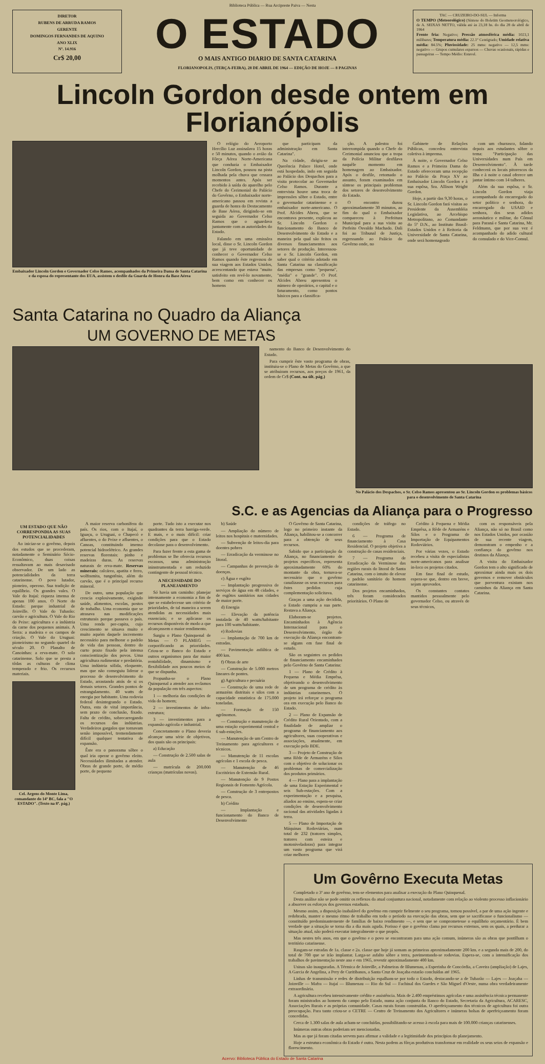Biblioteca Pública — Rua Arcipreste Paiva — Nesta
DIRETOR
RUBENS DE ARRUDA RAMOS
GERENTE
DOMINGOS FERNANDES DE AQUINO
ANO XLIX
Nº. 14.916
Cr$ 20,00
O ESTADO
O MAIS ANTIGO DIARIO DE SANTA CATARINA
FLORIANOPOLIS, (TERÇA-FEIRA), 28 DE ABRIL DE 1964 — EDIÇÃO DE HOJE — 8 PAGINAS
TAC — CRUZEIRO-DO-SUL — Informa
O TEMPO (Meteorológico) (Síntese do Boletim Geometeorológico, de A. SEIXAS NETTO, válida até às 23,18 hs. do dia 28 de abril de 1964
Frente fria: Negativo; Pressão atmosférica média: 1023,1 milibares; Temperatura média: 22.1° Centígrado; Umidade relativa média: 84.5%; Pluviosidade: 25 mms: negativo — 12,5 mms: negativo — Grupos cumulares esparsos — Chuvas ocasionais, rápidas e passageiras — Tempo Médio: Estavel.
Lincoln Gordon desde ontem em Florianópolis
Embaixador Lincoln Gordon e Governador Celso Ramos, acompanhados da Primeira Dama de Santa Catarina e da esposa do representante dos EUA, assistem o desfile da Guarda de Honra da Base Aérea
O relógio do Aeroporto Hercílio Luz assinalava 15 horas e 50 minutos, quando o avião da Fôrça Aérea Norte-Americana que conduzia o Embaixador Lincoln Gordon, pousou na pista molhada pela chuva que cessara momentos antes. Após ser recebido à saída do aparelho pelo Chefe do Cerimonial do Palácio do Govêrno, o Embaixador norte-americano passou em revista a guarda de honra do Destacamento de Base Aérea, dirigindo-se em seguida ao Governador Celso Ramos que o aguardava juntamente com as autoridades do Estado.
Falando em uma emissôra local, disse o Sr. Lincoln Gordon que já teve oportunidade de conhecer o Governador Celso Ramos quando êste regressou de sua viagem aos Estados Unidos, acrescentando que estava "muito satisfeito em revê-lo novamente, bem como em conhecer os homens
que participam da administração em Santa Catarina".
Na cidade, dirigiu-se ao Querência Palace Hotel, onde está hospedado, indo em seguida ao Palácio dos Despachos para a visita protocolar ao Governador Celso Ramos. Durante a entrevista houve uma troca de impressões sôbre o Estado, entre o governador catarinense e o embaixador norte-americano. O Prof. Alcides Abreu, que se encontrava presente, explicou ao Sr. Lincoln Gordon o funcionamento do Banco de Desenvolvimento do Estado e a maneira pela qual são feitos os diversos financiamentos aos setores de produção. Interessou-se o Sr. Lincoln Gordon, em saber qual o critério adotado em Santa Catarina na classificação das empresas como "pequena", "média" e "grande". O Prof. Alcides Abreu apresentou o número de operários, o capital e o faturamento, como pontos básicos para a classifica-
ção. A palestra foi interrompida quando o Chefe do Cerimonial anunciou que a tropa da Polícia Militar desfilava naquêle momento em homenagem ao Embaixador. Após o desfile, retomado o assunto, foram examinados em síntese os principais problemas dos setores de desenvolvimento do Estado.
O encontro durou aproximadamente 30 minutos, ao fim do qual o Embaixador compareceu à Prefeitura Municipal para a sua visita ao Prefeito Osvaldo Machado. Dali foi ao Tribunal de Justiça, regressando ao Palácio do Govêrno onde, no
Gabinete de Relações Públicas, concedeu entrevista coletiva à imprensa.
À noite, o Governador Celso Ramos e a Primeira Dama do Estado ofereceram uma recepção no Palácio da Praça XV ao Embaixador Lincoln Gordon e à sua espôsa, Sra. Allison Wright Gordon.
Hoje, a partir das 9,30 horas, o Sr. Lincoln Gordon fará visitas ao Presidente da Assembléia Legislativa, ao Arcebispo Metropolitano, ao Comandante do 5º D.N., ao Instituto Brasil-Estados Unidos e à Reitoria da Universidade de Santa Catarina, onde será homenageado
com um churrasco, falando depois aos estudantes sôbre o tema: "Participação das Universidades num País em Desenvolvimento". À tarde conhecerá os locais pitorescos da Ilha e à noite o casal oferece um jantar íntimo com 14 talheres.
Além da sua espôsa, o Sr. Lincoln Gordon viaja acompanhado do encarregado do setor político e senhora, do encarregado do USAID e senhora, dos seus adidos aeronáutico e militar, do Cônsul para Paraná e Santa Catarina, Mr. Feldmann, que por sua vez é acompanhado do adido cultural do consulado e do Vice-Consul.
Santa Catarina no Quadro da Aliança
UM GOVERNO DE METAS
namento do Banco de Desenvolvimento do Estado.
Para cumprir êste vasto programa de obras, instituiu-se o Plano de Metas do Govêrno, a que se atribuiram recursos, aos preços de 1961, da ordem de Cr$ (Cont. na últ. pág.)
No Palácio dos Despachos, o Sr. Celso Ramos apresentou ao Sr. Lincoln Gordon os problemas básicos para o desenvolvimento de Santa Catarina
S.C. e as Agencias da Aliança para o Progresso
UM ESTADO QUE NÃO CORRESPONDIA AS SUAS POTENCIALIDADES
Ao iniciar-se o govêrno, depois dos estudos que se procederam, notadamente o Seminário Sócio-Econômico, duas coisas ressaltavam ao mais desavisado observador. De um lado as potencialidades da terra catarinense. O povo lutador, pioneiro, operoso. Sua tradição de equilíbrio. Os grandes vales. O Vale do Itajaí: riqueza imensa de apenas 100 anos. O Norte do Estado: parque industrial de Joinville. O Vale do Tubarão: carvão e agricultura. O Vale do Rio do Peixe: agricultura e a indústria da carne dos pequenos animais. A Serra: a madeira e os campos de criação. O Vale do Uruguai: pioneirismo no segundo quartel do século 20. O Planalto de Canoinhas: a erva-mate. O solo catarinense. Solo que se presta a tôdas as culturas de clima temperado e frio. Os recursos materiais.
Cel. Argens do Monte Lima, comandante do 14º BC, fala a "O ESTADO". (Texto na 8ª. pág.)
A maior reserva carbonífera do país. Os rios, com o Itajaí, o Iguaçu, o Uruguai, o Chapecó e afluentes, o do Peixe e afluentes, o Canoas, constituindo imenso potencial hidroelétrico. As grandes reservas florestais: pinho e madeiras duras. As reservas naturais de erva-mate. Reservas minerais: calcáreo, apatita e ferro, wolframita, tungstênio, além do carvão, que é o principal recurso mineral.
De outro, uma população que crescia explosivamente, exigindo saúde, alimentos, escolas, postos de trabalho. Uma economia que se atrasava nas modificações estruturais porque passava o país. Uma renda per-capita, cujo crescimento se situava muito e muito aquém daquele incremento necessário para melhorar o padrão de vida das pessoas, dentro do curto prazo fixado pela intensa conscientização dos povos. Uma agricultura rudimentar e predatória. Uma indústria sólida, eloquente, mas que não conseguiu liderar o processo de desenvolvimento do Estado, arrastando atrás de si os demais setores. Grandes pontos de estrangulamento. 40 watts de energia por habitante. Uma rodovia federal desintegrando o Estado. Outra, esta de vital importância, sem prazo de conclusão, fixado. Falta de crédito, sobrecarregando os recursos das indústrias. Verdadeiros gargalos que tornavam senão impossível, tremendamente difícil qualquer tentativa de expansão.
Êste era o panorama sôbre o qual iria operar o govêrno eleito. Necessidades ilimitadas a atender. Obras de grande porte, de médio porte, de pequeno
porte. Tudo isto a executar nos quadrantes da terra barriga-verde. E mais, e o mais difícil: criar condições para que o Estado decolasse para o desenvolvimento.
Para fazer frente a esta gama de problemas se lhe oferecia recursos escassos, uma administração ininstrumentada e um reduzido contingente de pessoal técnico.
A NECESSIDADE DO PLANEJAMENTO
Só havia um caminho: planejar intensamente a economia a fim de que se estabelecesse um critério de prioridades, de tal maneira a serem atendidas as necessidades mais essenciais; e se aplicasse os recursos disponíveis de modo a que alcançassem o maior rendimento.
Surgiu o Plano Quinquenal de Metas — O PLAMEG — corporificando as prioridades. Criou-se o Banco do Estado e outros organismos para dar maior rentabilidade, dinamismo e flexibilidade aos poucos meios de que se dispunha.
Propunha-se o Plano Quinquenal a atender aos reclamos da população em três aspectos:
1 — melhoria das condições de vida do homem;
2 — investimentos de infra-estrutura;
3 — investimentos para a expansão agrícola e industrial.
Concretamente o Plano deveria alcançar uma série de objetivos, dos quais são os principais:
a) Educação
— Construção de 2.500 salas de aula
— matrícula de 200.000 crianças (matrículas novas).
b) Saúde
— Ampliação do número de leitos nos hospitais e maternidades.
— Subvenção de leitos-dia para doentes pobres
— Erradicação da verminose no litoral.
— Campanhas de prevenção de doenças.
c) Água e esgôto
— Implantação progressiva de serviços de água em 48 cidades, e de esgôtos sanitários nas cidades de maior porte.
d) Energia
— Elevação da potência instalada de 40 watts/habitante para 100 watts/habitante.
e) Rodovias
— Implantação de 700 km de estradas.
— Pavimentação asfáltica de 400 km.
f) Obras de arte
— Construção de 5.000 metros lineares de pontes.
g) Agricultura e pecuária
— Construção de uma rede de armazéns distritais e silos com a capacidade estatística de 175.000 toneladas.
— Formação de 150 agrônomos.
— Construção e manutenção de uma estação experimental central e 6 sub-estações.
— Manutenção de um Centro de Treinamento para agricultores e técnicos.
— Manutenção de 11 escolas agrícolas e 1 escola de pesca.
— Manutenção de 46 Escritórios de Extensão Rural.
— Manutenção de 9 Postos Regionais de Fomento Agrícola.
— Construção de 3 entrepostos de pesca.
h) Crédito
— Implantação e funcionamento do Banco de Desenvolvimento
O Govêrno de Santa Catarina, logo no primeiro instante da Aliança, habilitou-se a concorrer para a obtenção de seus recursos.
Sabido que a participação da Aliança, no financiamento de projetos específicos, representa aproximadamente 60% do montante da obra, tornava-se necessário que o govêrno canalizasse os seus recursos para êstes pedidos cuja complementação solicitava.
Graças a uma ação decidida, o Estado cumpriu a sua parte. Restava a Aliança.
Elaboram-se projetos. Encaminhados à Agência Internacional para o Desenvolvimento, órgão de execução da Aliança encontram-se alguns em fase final de estudo.
São os seguintes os pedidos de financiamento encaminhados pelo Govêrno de Santa Catarina:
1 — Plano de Crédito à Pequena e Média Emprêsa, objetivando o desenvolvimento de um programa de crédito às indústrias catarinenses. O projeto irá reforçar o programa ora em execução pelo Banco do Estado.
2 — Plano de Expansão de Crédito Rural Orientado, com a finalidade de ampliar o programa de financiamento aos agricultores, suas cooperativas e associações, atualmente, em execução pelo BDE.
3 — Projeto de Construção de uma Rêde de Armazéns e Silos com o objetivo de solucionar os problemas de comercialização dos produtos primários.
4 — Plano para a implantação de uma Estação Experimental e seis Sub-estações. Com a experimentação e a pesquisa, aliados ao ensino, espera-se criar condições de desenvolvimento racional das atividades ligadas à terra.
5 — Plano de Importação de Máquinas Rodoviárias, num total de 232 (tratores simples, tratores com esteira e motoniveladoras) para integrar um vasto programa que virá criar melhores
condições de tráfego no Estado.
6 — Programa de financiamento à Casa Residencial. O projeto objetiva a construção de casas residenciais.
7 — Programa de Erradicação da Verminose das regiões rurais do litoral de Santa Catarina, com o intuito de elevar o padrão sanitário do homem catarinense.
Dos projetos encaminhados, três foram considerados prioritários. O Plano de
Crédito à Pequena e Média Emprêsa, a Rêde de Armazéns e Silos e o Programa de Importação de Equipamentos Rodoviários.
Por várias vezes, o Estado recebeu a visita de especialistas norte-americanos para analisar in-loco os projetos citados.
Em fase final de estudo, espera-se que, dentro em breve, sejam aprovados.
Os constantes contatos mantidos pessoalmente pelo governador Celso, ou através de seus técnicos,
com os responsáveis pela Aliança, não só no Brasil como nos Estados Unidos, por ocasião de sua recente viagem, demonstram o empenho e a confiança do govêrno nos destinos da Aliança.
A visita do Embaixador Gordon tem o alto significado de aproximar ainda mais os dois governos e remover obstáculos que porventura existam nos caminhos da Aliança em Santa Catarina.
Um Govêrno Executa Metas
Completado o 3º ano de govêrno, tem-se elementos para analisar a execução do Plano Quinquenal.
Desta análise não se pode omitir os reflexos da atual conjuntura nacional, notadamente com relação ao violento processo inflacionário a absorver os esforços dos governos estaduais.
Mesmo assim, a disposição inabalável do govêrno em cumprir fielmente o seu programa, tornou possível, a par de uma ação ingente e redobrada, manter o mesmo ritmo de trabalho em todo o período na execução das obras, sem que se sacrificasse o funcionalismo — constituído predominantemente de famílias de baixo rendimento —, e sem que se comprometesse o equilíbrio orçamentário. É bem verdade que a situação se torna dia a dia mais aguda. Porisso é que o govêrno clama por recursos externos, sem os quais, a perdurar a situação atual, não poderá executar integralmente o que propôs.
Mas nestes três anos, em que o govêrno e o povo se encontraram para uma ação comum, inúmeras são as obras que pontilham o território catarinense.
Rasgam-se estradas de 1a. classe e 2a. classe que hoje já somam as primeiras aproximadamente 200 km. e a segunda mais de 200, do total de 700 que se irão implantar. Larga-se asfalto sôbre a terra, pavimentando-se rodovias. Espera-se, com a intensificação dos trabalhos de pavimentação neste ano e em 1965, revestir aproximadamente 400 km.
Usinas são inauguradas. A Térmica de Joinville, a Palmeiras de Blumenau, a Esperinha de Concórdia, a Caveira (ampliação) de Lajes, A Garcia de Angelina, a Pery de Curitibanos, a Santa Cruz de Joaçaba estarão concluídas até 1965.
Linhas de transmissão e redes de distribuição espalham-se por todo o Estado, destacando-se a de Tubarão — Lajes — Joaçaba — Joinville — Mafra — Itajaí — Blumenau — Rio do Sul — Fachinal dos Guedes e São Miguel d'Oeste, numa obra verdadeiramente extraordinária.
A agricultura recebeu intensivamente crédito e assistência. Mais de 2.400 empréstimos agrícolas e uma assistência técnica permanente foram ministrados ao homem do campo pelo Estado, numa ação conjunta do Banco do Estado, Secretaria da Agricultura, ACARESC, Associações Rurais e as próprias comunidade. Casas rurais foram construídas. O aperfeiçoamento dos técnicos de agricultura foi outra preocupação. Para tanto criou-se o CETRE — Centro de Treinamento dos Agricultores e inúmeras bolsas de aperfeiçoamento foram concedidas.
Cerca de 1.300 salas de aula acham-se concluídas, possibilitando-se acesso à escola para mais de 100.000 crianças catarinenses.
Inúmeras outras obras poderiam ser mencionadas.
Mas as que já foram citadas servem para afirmar a validade e a legitimidade dos princípios do planejamento.
Hoje a estrutura econômica do Estado é outra. Nesta podem as fôrças produtivas transformar em realidade os seus seios de expansão e florescimento.
Acervo: Biblioteca Pública do Estado de Santa Catarina